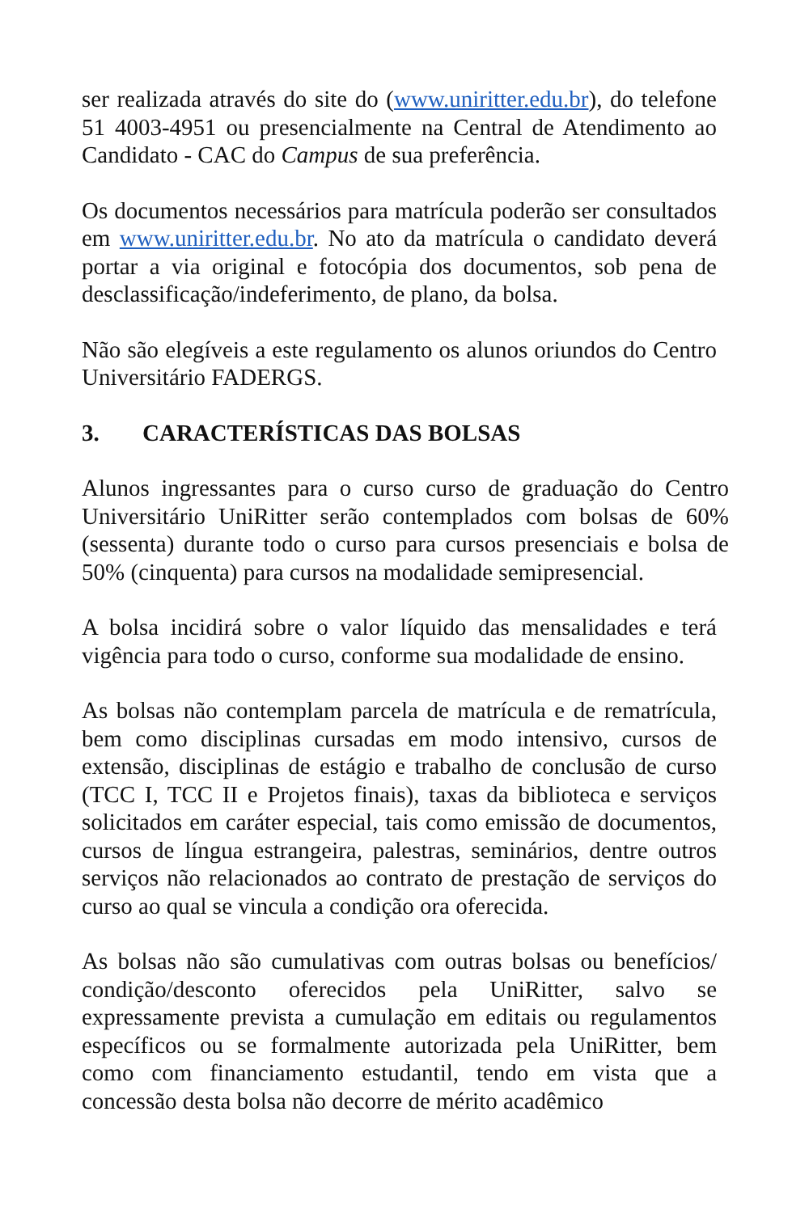ser realizada através do site do (www.uniritter.edu.br), do telefone 51 4003-4951 ou presencialmente na Central de Atendimento ao Candidato - CAC do Campus de sua preferência.
Os documentos necessários para matrícula poderão ser consultados em www.uniritter.edu.br. No ato da matrícula o candidato deverá portar a via original e fotocópia dos documentos, sob pena de desclassificação/indeferimento, de plano, da bolsa.
Não são elegíveis a este regulamento os alunos oriundos do Centro Universitário FADERGS.
3. CARACTERÍSTICAS DAS BOLSAS
Alunos ingressantes para o curso curso de graduação do Centro Universitário UniRitter serão contemplados com bolsas de 60% (sessenta) durante todo o curso para cursos presenciais e bolsa de 50% (cinquenta) para cursos na modalidade semipresencial.
A bolsa incidirá sobre o valor líquido das mensalidades e terá vigência para todo o curso, conforme sua modalidade de ensino.
As bolsas não contemplam parcela de matrícula e de rematrícula, bem como disciplinas cursadas em modo intensivo, cursos de extensão, disciplinas de estágio e trabalho de conclusão de curso (TCC I, TCC II e Projetos finais), taxas da biblioteca e serviços solicitados em caráter especial, tais como emissão de documentos, cursos de língua estrangeira, palestras, seminários, dentre outros serviços não relacionados ao contrato de prestação de serviços do curso ao qual se vincula a condição ora oferecida.
As bolsas não são cumulativas com outras bolsas ou benefícios/ condição/desconto oferecidos pela UniRitter, salvo se expressamente prevista a cumulação em editais ou regulamentos específicos ou se formalmente autorizada pela UniRitter, bem como com financiamento estudantil, tendo em vista que a concessão desta bolsa não decorre de mérito acadêmico